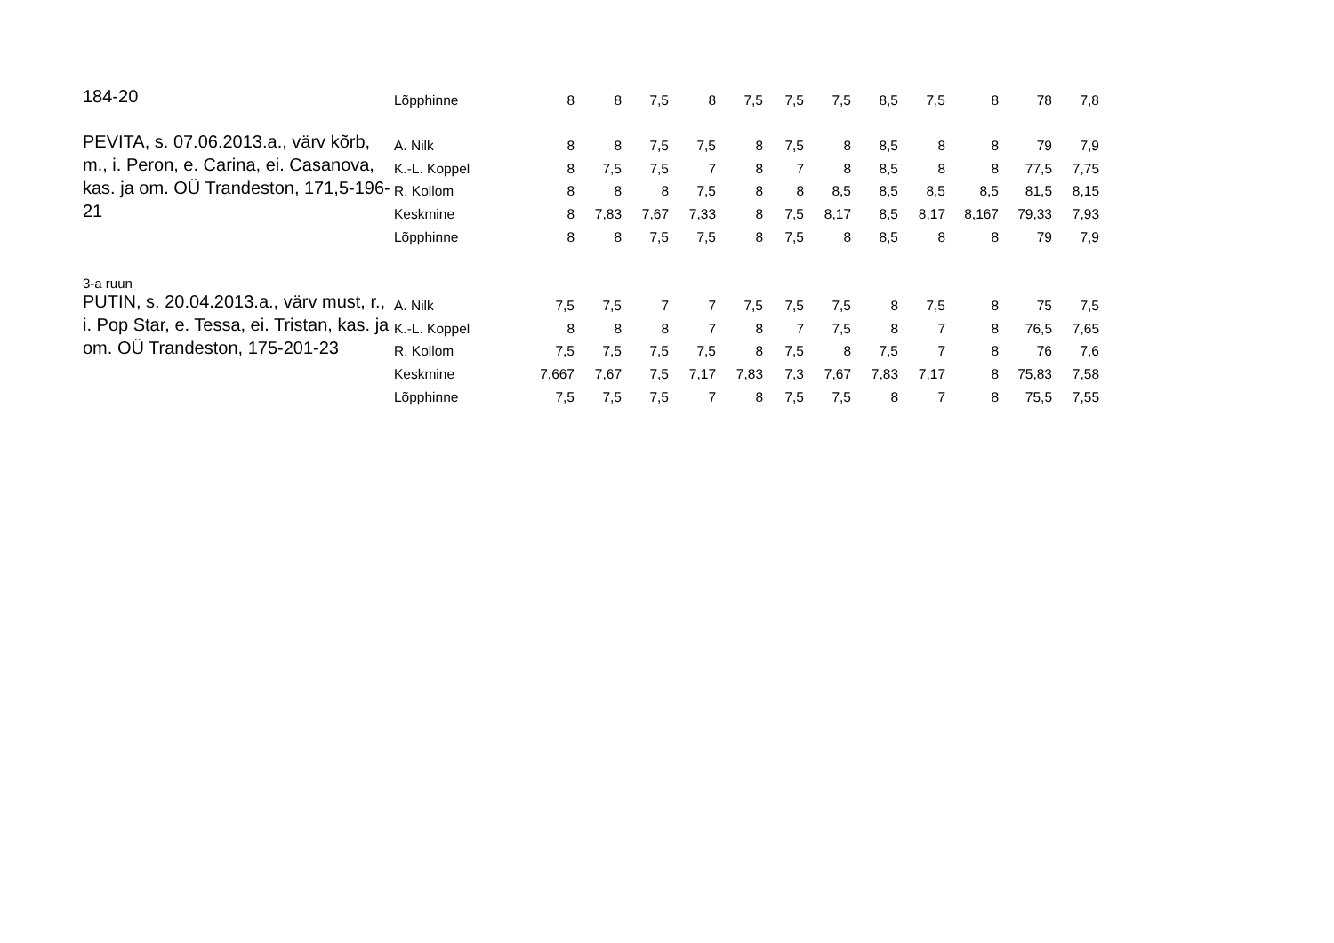| 184-20 | Lõpphinne | 8 | 8 | 7,5 | 8 | 7,5 | 7,5 | 7,5 | 8,5 | 7,5 | 8 | 78 | 7,8 |
| PEVITA, s. 07.06.2013.a., värv kõrb, m., i. Peron, e. Carina, ei. Casanova, kas. ja om. OÜ Trandeston, 171,5-196-21 | A. Nilk | 8 | 8 | 7,5 | 7,5 | 8 | 7,5 | 8 | 8,5 | 8 | 8 | 79 | 7,9 |
| | K.-L. Koppel | 8 | 7,5 | 7,5 | 7 | 8 | 7 | 8 | 8,5 | 8 | 8 | 77,5 | 7,75 |
| | R. Kollom | 8 | 8 | 8 | 7,5 | 8 | 8 | 8,5 | 8,5 | 8,5 | 8,5 | 81,5 | 8,15 |
| | Keskmine | 8 | 7,83 | 7,67 | 7,33 | 8 | 7,5 | 8,17 | 8,5 | 8,17 | 8,167 | 79,33 | 7,93 |
| | Lõpphinne | 8 | 8 | 7,5 | 7,5 | 8 | 7,5 | 8 | 8,5 | 8 | 8 | 79 | 7,9 |
| 3-a ruun | | | | | | | | | | | | | |
| PUTIN, s. 20.04.2013.a., värv must, r., i. Pop Star, e. Tessa, ei. Tristan, kas. ja om. OÜ Trandeston, 175-201-23 | A. Nilk | 7,5 | 7,5 | 7 | 7 | 7,5 | 7,5 | 7,5 | 8 | 7,5 | 8 | 75 | 7,5 |
| | K.-L. Koppel | 8 | 8 | 8 | 7 | 8 | 7 | 7,5 | 8 | 7 | 8 | 76,5 | 7,65 |
| | R. Kollom | 7,5 | 7,5 | 7,5 | 7,5 | 8 | 7,5 | 8 | 7,5 | 7 | 8 | 76 | 7,6 |
| | Keskmine | 7,667 | 7,67 | 7,5 | 7,17 | 7,83 | 7,3 | 7,67 | 7,83 | 7,17 | 8 | 75,83 | 7,58 |
| | Lõpphinne | 7,5 | 7,5 | 7,5 | 7 | 8 | 7,5 | 7,5 | 8 | 7 | 8 | 75,5 | 7,55 |